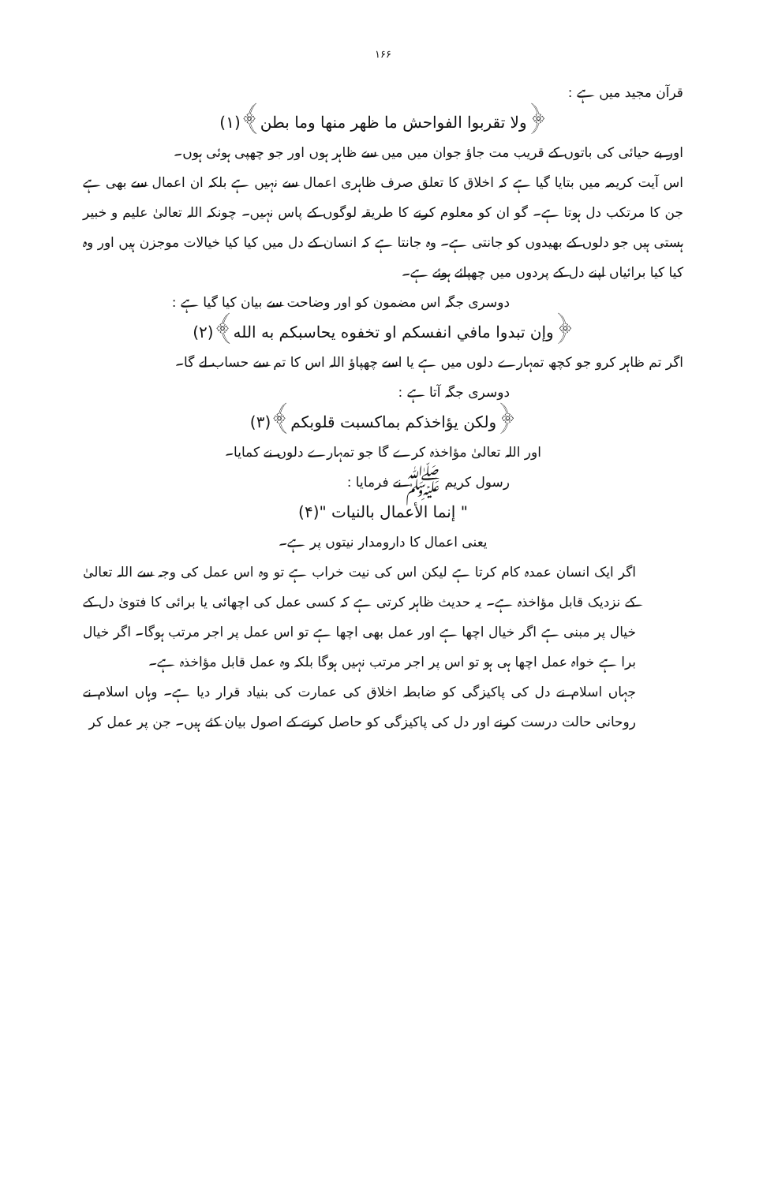۱۶۶
قرآن مجید میں ہے :
﴿ولا تقربوا الفواحش ما ظهر منها وما بطن﴾(۱)
اور بے حیائی کی باتوں کے قریب مت جاؤ جوان میں میں سے ظاہر ہوں اور جو چھپی ہوئی ہوں۔
اس آیت کریمہ میں بتایا گیا ہے کہ اخلاق کا تعلق صرف ظاہری اعمال سے نہیں ہے بلکہ ان اعمال سے بھی ہے جن کا مرتکب دل ہوتا ہے۔ گو ان کو معلوم کرنے کا طریقہ لوگوں کے پاس نہیں۔ چونکہ اللہ تعالیٰ علیم و خبیر ہستی ہیں جو دلوں کے بھیدوں کو جانتی ہے۔ وہ جانتا ہے کہ انسان کے دل میں کیا کیا خیالات موجزن ہیں اور وہ کیا کیا برائیاں اپنے دل کے پردوں میں چھپائے ہوئے ہے۔
دوسری جگہ اس مضمون کو اور وضاحت سے بیان کیا گیا ہے :
﴿وإن تبدوا مافي انفسكم او تخفوه يحاسبكم به الله﴾(۲)
اگر تم ظاہر کرو جو کچھ تمہارے دلوں میں ہے یا اسے چھپاؤ اللہ اس کا تم سے حساب لے گا۔
دوسری جگہ آتا ہے :
﴿ولكن يؤاخذكم بماكسبت قلوبكم﴾(۳)
اور اللہ تعالیٰ مؤاخذہ کرے گا جو تمہارے دلوں نے کمایا۔
رسول کریم ﷺ نے فرمایا :
" إنما الأعمال بالنيات "(۴)
یعنی اعمال کا دارومدار نیتوں پر ہے۔
اگر ایک انسان عمدہ کام کرتا ہے لیکن اس کی نیت خراب ہے تو وہ اس عمل کی وجہ سے اللہ تعالیٰ کے نزدیک قابل مؤاخذہ ہے۔ یہ حدیث ظاہر کرتی ہے کہ کسی عمل کی اچھائی یا برائی کا فتویٰ دل کے خیال پر مبنی ہے اگر خیال اچھا ہے اور عمل بھی اچھا ہے تو اس عمل پر اجر مرتب ہوگا۔ اگر خیال برا ہے خواہ عمل اچھا ہی ہو تو اس پر اجر مرتب نہیں ہوگا بلکہ وہ عمل قابل مؤاخذہ ہے۔
جہاں اسلام نے دل کی پاکیزگی کو ضابطہ اخلاق کی عمارت کی بنیاد قرار دیا ہے۔ وہاں اسلام نے روحانی حالت درست کرنے اور دل کی پاکیزگی کو حاصل کرنے کے اصول بیان کئے ہیں۔ جن پر عمل کر